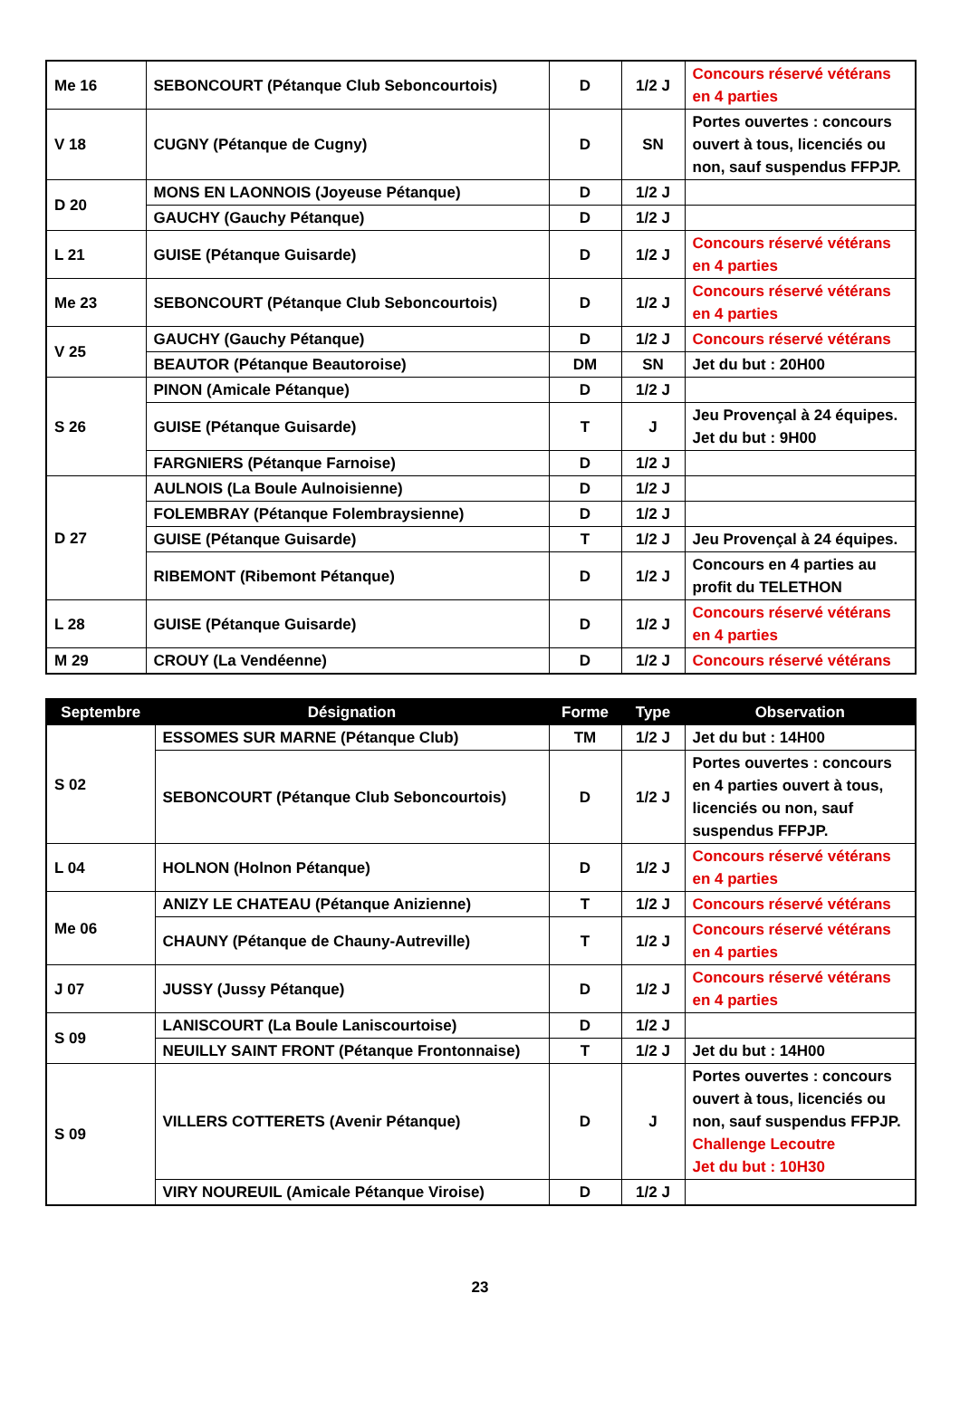| Me 16 | SEBONCOURT (Pétanque Club Seboncourtois) | D | 1/2 J | Concours réservé vétérans en 4 parties |
| V 18 | CUGNY (Pétanque de Cugny) | D | SN | Portes ouvertes : concours ouvert à tous, licenciés ou non, sauf suspendus FFPJP. |
| D 20 | MONS EN LAONNOIS (Joyeuse Pétanque) | D | 1/2 J | |
| | GAUCHY (Gauchy Pétanque) | D | 1/2 J | |
| L 21 | GUISE (Pétanque Guisarde) | D | 1/2 J | Concours réservé vétérans en 4 parties |
| Me 23 | SEBONCOURT (Pétanque Club Seboncourtois) | D | 1/2 J | Concours réservé vétérans en 4 parties |
| V 25 | GAUCHY (Gauchy Pétanque) | D | 1/2 J | Concours réservé vétérans |
| | BEAUTOR (Pétanque Beautoroise) | DM | SN | Jet du but : 20H00 |
| S 26 | PINON (Amicale Pétanque) | D | 1/2 J | |
| | GUISE (Pétanque Guisarde) | T | J | Jeu Provençal à 24 équipes. Jet du but : 9H00 |
| | FARGNIERS (Pétanque Farnoise) | D | 1/2 J | |
| D 27 | AULNOIS (La Boule Aulnoisienne) | D | 1/2 J | |
| | FOLEMBRAY (Pétanque Folembraysienne) | D | 1/2 J | |
| | GUISE (Pétanque Guisarde) | T | 1/2 J | Jeu Provençal à 24 équipes. |
| | RIBEMONT (Ribemont Pétanque) | D | 1/2 J | Concours en 4 parties au profit du TELETHON |
| L 28 | GUISE (Pétanque Guisarde) | D | 1/2 J | Concours réservé vétérans en 4 parties |
| M 29 | CROUY (La Vendéenne) | D | 1/2 J | Concours réservé vétérans |
| Septembre | Désignation | Forme | Type | Observation |
| --- | --- | --- | --- | --- |
| S 02 | ESSOMES SUR MARNE (Pétanque Club) | TM | 1/2 J | Jet du but : 14H00 |
| | SEBONCOURT (Pétanque Club Seboncourtois) | D | 1/2 J | Portes ouvertes : concours en 4 parties ouvert à tous, licenciés ou non, sauf suspendus FFPJP. |
| L 04 | HOLNON (Holnon Pétanque) | D | 1/2 J | Concours réservé vétérans en 4 parties |
| Me 06 | ANIZY LE CHATEAU (Pétanque Anizienne) | T | 1/2 J | Concours réservé vétérans |
| | CHAUNY (Pétanque de Chauny-Autreville) | T | 1/2 J | Concours réservé vétérans en 4 parties |
| J 07 | JUSSY (Jussy Pétanque) | D | 1/2 J | Concours réservé vétérans en 4 parties |
| S 09 | LANISCOURT (La Boule Laniscourtoise) | D | 1/2 J | |
| | NEUILLY SAINT FRONT (Pétanque Frontonnaise) | T | 1/2 J | Jet du but : 14H00 |
| S 09 | VILLERS COTTERETS (Avenir Pétanque) | D | J | Portes ouvertes : concours ouvert à tous, licenciés ou non, sauf suspendus FFPJP. Challenge Lecoutre Jet du but : 10H30 |
| | VIRY NOUREUIL (Amicale Pétanque Viroise) | D | 1/2 J | |
23